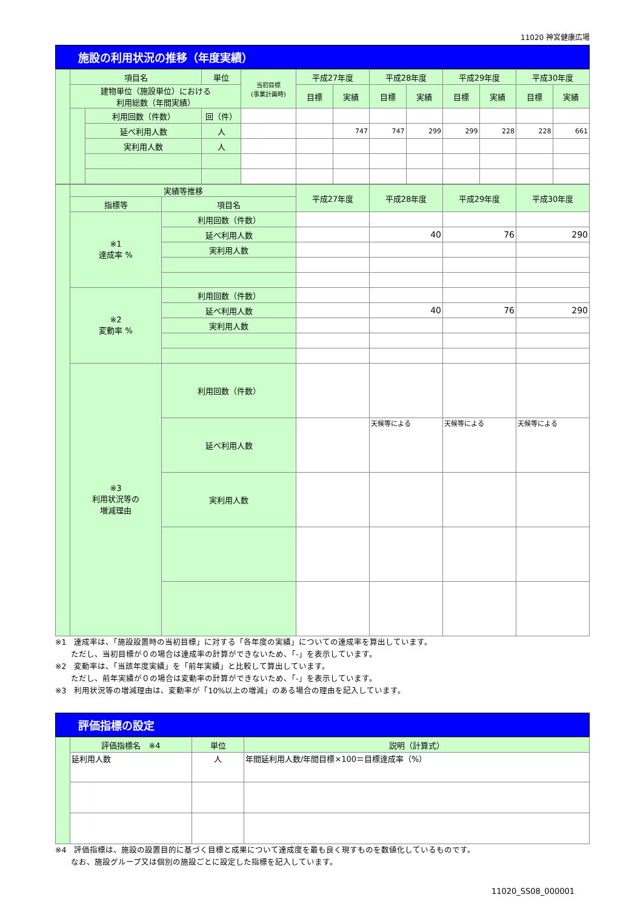11020 神宮健康広場
施設の利用状況の推移（年度実績）
| | 項目名 | | 単位 | 当初目標 (事業計画時) | 平成27年度 | | 平成28年度 | | 平成29年度 | | 平成30年度 | |
| | 建物単位（施設単位）における 利用総数（年間実績） | | | | 目標 | 実績 | 目標 | 実績 | 目標 | 実績 | 目標 | 実績 |
| | | 利用回数（件数） | 回（件） | | | | | | | | | |
| | | 延べ利用人数 | 人 | | | 747 | 747 | 299 | 299 | 228 | 228 | 661 |
| | | 実利用人数 | 人 | | | | | | | | | |
| | 実績等推移 | | 平成27年度 | 平成28年度 | 平成29年度 | 平成30年度 |
| | 指標等 | 項目名 | | | | |
| | ※1 達成率 % | 利用回数（件数） | | | | |
| | | 延べ利用人数 | | 40 | 76 | 290 |
| | | 実利用人数 | | | | |
| | ※2 変動率 % | 利用回数（件数） | | | | |
| | | 延べ利用人数 | | 40 | 76 | 290 |
| | | 実利用人数 | | | | |
| | ※3 利用状況等の 増減理由 | 利用回数（件数） | | | | |
| | | 延べ利用人数 | | 天候等による | 天候等による | 天候等による |
| | | 実利用人数 | | | | |
※1　達成率は、「施設設置時の当初目標」に対する「各年度の実績」についての達成率を算出しています。
　　ただし、当初目標が０の場合は達成率の計算ができないため、「-」を表示しています。
※2　変動率は、「当該年度実績」を「前年実績」と比較して算出しています。
　　ただし、前年実績が０の場合は変動率の計算ができないため、「-」を表示しています。
※3　利用状況等の増減理由は、変動率が「10%以上の増減」のある場合の理由を記入しています。
評価指標の設定
| | 評価指標名 ※4 | 単位 | 説明（計算式） |
| | 延利用人数 | 人 | 年間延利用人数/年間目標×100＝目標達成率（%） |
※4　評価指標は、施設の設置目的に基づく目標と成果について達成度を最も良く現すものを数値化しているものです。
　　なお、施設グループ又は個別の施設ごとに設定した指標を記入しています。
11020_SS08_000001